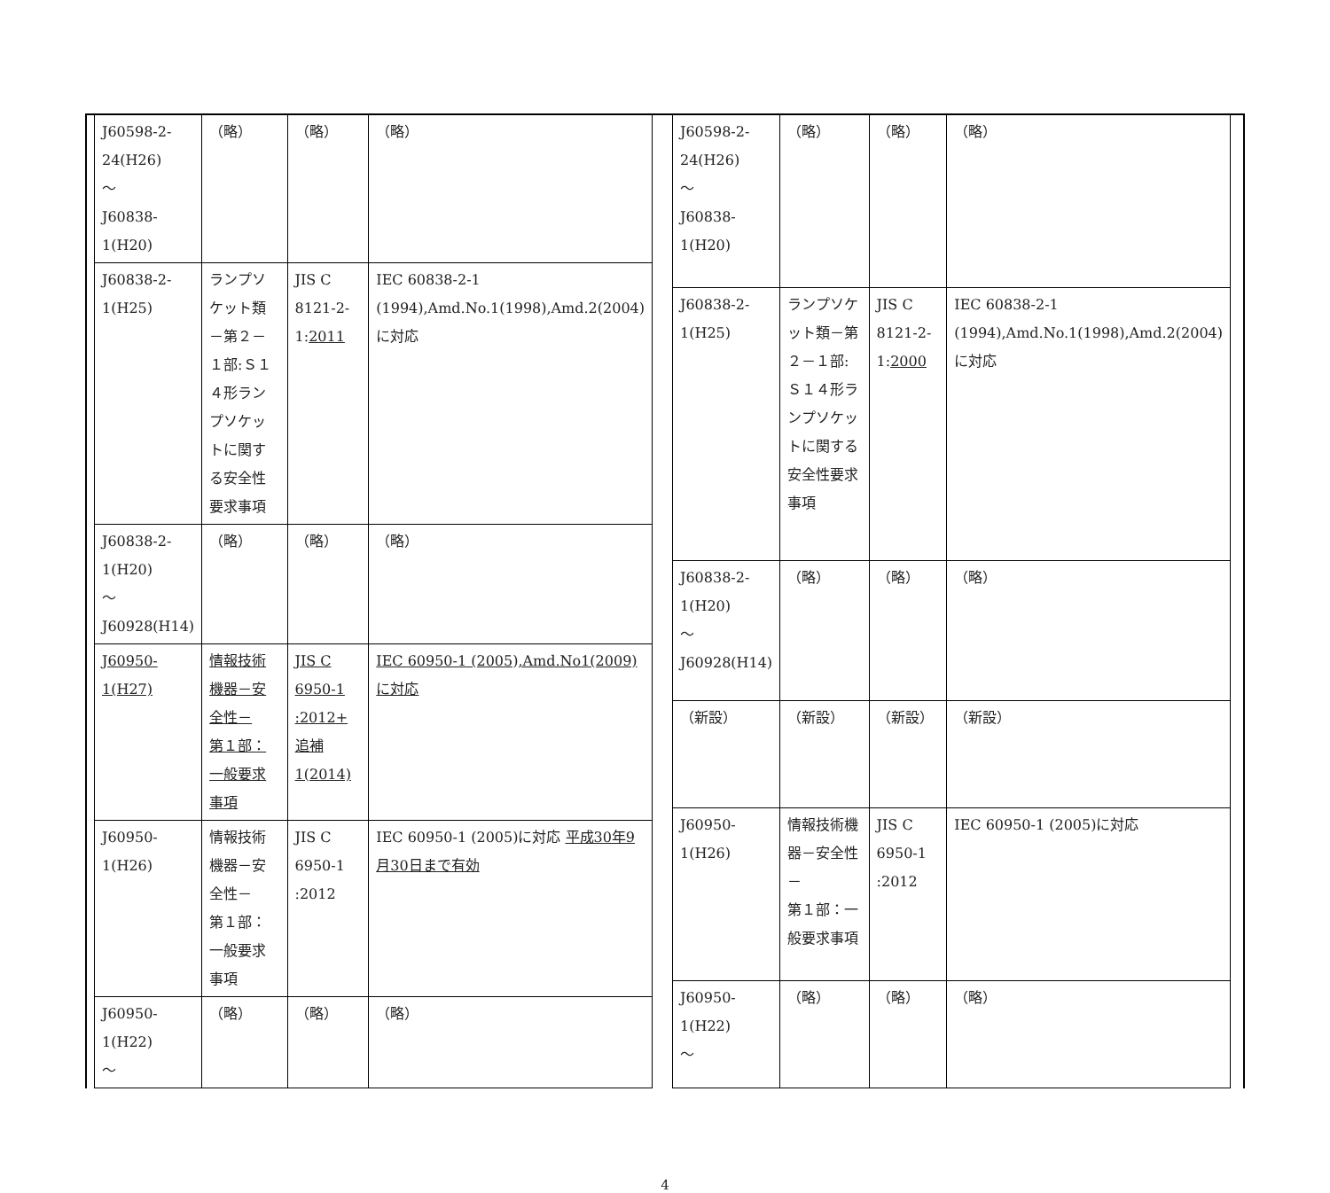| J60598-2-24(H26) ～ J60838-1(H20) | （略） | （略） | （略） |
| J60838-2-1(H25) | ランプソケット類－第２－１部:Ｓ１４形ランプソケットに関する安全性要求事項 | JIS C 8121-2-1: 2011 | IEC 60838-2-1 (1994),Amd.No.1(1998),Amd.2(2004)に対応 |
| J60838-2-1(H20) ～ J60928(H14) | （略） | （略） | （略） |
| J60950-1(H27) | 情報技術機器－安全性－ 第１部：一般要求事項 | JIS C 6950-1 :2012+ 追補1(2014) | IEC 60950-1 (2005),Amd.No1(2009)に対応 |
| J60950-1(H26) | 情報技術機器－安全性－ 第１部：一般要求事項 | JIS C 6950-1 :2012 | IEC 60950-1 (2005)に対応 平成30年9月30日まで有効 |
| J60950-1(H22) ～ | （略） | （略） | （略） |
| J60598-2-24(H26) ～ J60838-1(H20) | （略） | （略） | （略） |
| J60838-2-1(H25) | ランプソケット類－第２－１部:Ｓ１４形ランプソケットに関する安全性要求事項 | JIS C 8121-2-1: 2000 | IEC 60838-2-1 (1994),Amd.No.1(1998),Amd.2(2004)に対応 |
| J60838-2-1(H20) ～ J60928(H14) | （略） | （略） | （略） |
| （新設） | （新設） | （新設） | （新設） |
| J60950-1(H26) | 情報技術機器－安全性－ 第１部：一般要求事項 | JIS C 6950-1 :2012 | IEC 60950-1 (2005)に対応 |
| J60950-1(H22) ～ | （略） | （略） | （略） |
4